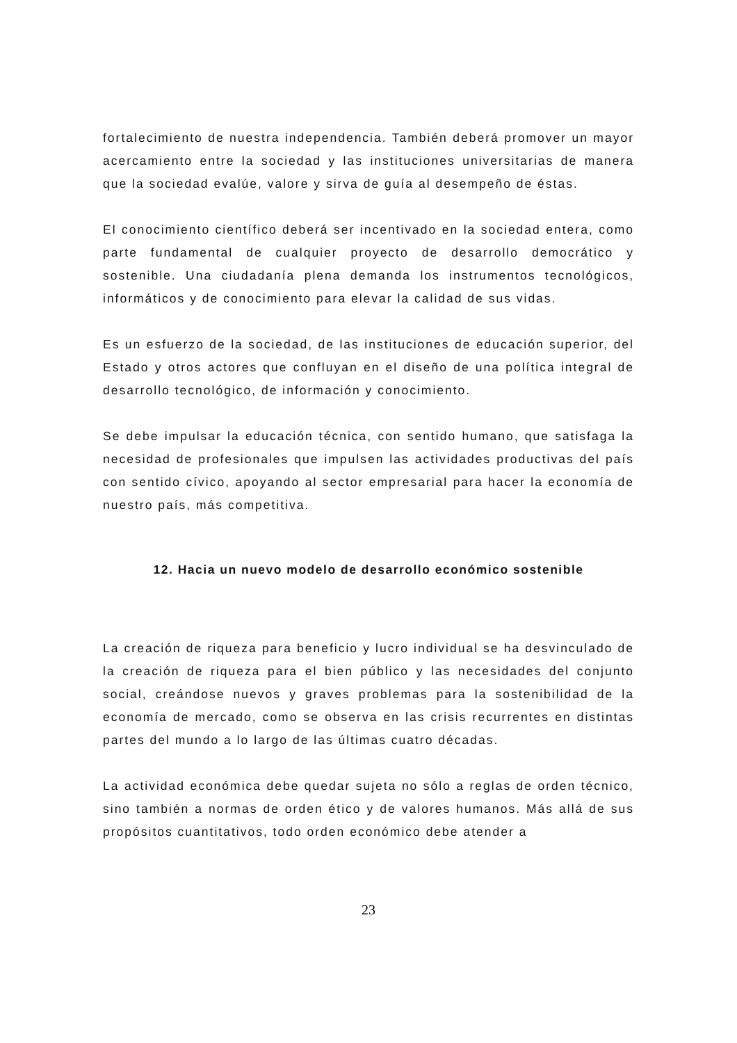fortalecimiento de nuestra independencia. También deberá promover un mayor acercamiento entre la sociedad y las instituciones universitarias de manera que la sociedad evalúe, valore y sirva de guía al desempeño de éstas.
El conocimiento científico deberá ser incentivado en la sociedad entera, como parte fundamental de cualquier proyecto de desarrollo democrático y sostenible. Una ciudadanía plena demanda los instrumentos tecnológicos, informáticos y de conocimiento para elevar la calidad de sus vidas.
Es un esfuerzo de la sociedad, de las instituciones de educación superior, del Estado y otros actores que confluyan en el diseño de una política integral de desarrollo tecnológico, de información y conocimiento.
Se debe impulsar la educación técnica, con sentido humano, que satisfaga la necesidad de profesionales que impulsen las actividades productivas del país con sentido cívico, apoyando al sector empresarial para hacer la economía de nuestro país, más competitiva.
12. Hacia un nuevo modelo de desarrollo económico sostenible
La creación de riqueza para beneficio y lucro individual se ha desvinculado de la creación de riqueza para el bien público y las necesidades del conjunto social, creándose nuevos y graves problemas para la sostenibilidad de la economía de mercado, como se observa en las crisis recurrentes en distintas partes del mundo a lo largo de las últimas cuatro décadas.
La actividad económica debe quedar sujeta no sólo a reglas de orden técnico, sino también a normas de orden ético y de valores humanos. Más allá de sus propósitos cuantitativos, todo orden económico debe atender a
23